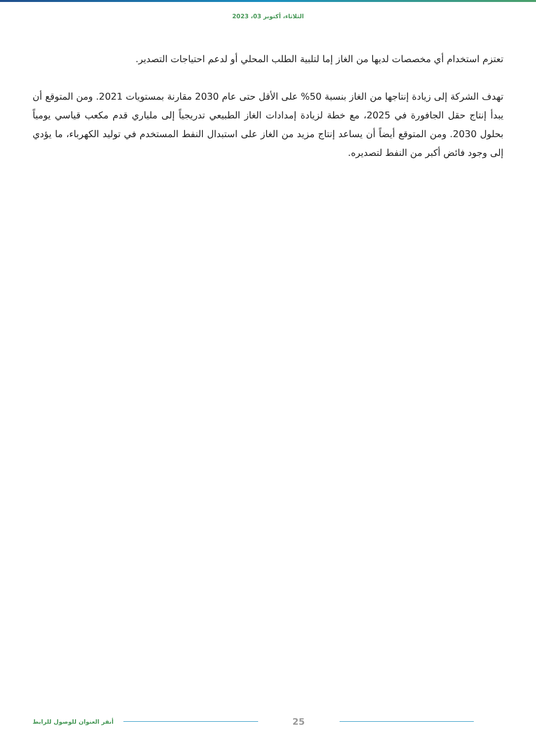الثلاثاء، أكتوبر 03، 2023
تعتزم استخدام أي مخصصات لديها من الغاز إما لتلبية الطلب المحلي أو لدعم احتياجات التصدير.
تهدف الشركة إلى زيادة إنتاجها من الغاز بنسبة 50% على الأقل حتى عام 2030 مقارنة بمستويات 2021. ومن المتوقع أن يبدأ إنتاج حقل الجافورة في 2025، مع خطة لزيادة إمدادات الغاز الطبيعي تدريجياً إلى ملياري قدم مكعب قياسي يومياً بحلول 2030. ومن المتوقع أيضاً أن يساعد إنتاج مزيد من الغاز على استبدال النفط المستخدم في توليد الكهرباء، ما يؤدي إلى وجود فائض أكبر من النفط لتصديره.
25
أنقر العنوان للوصول للرابط